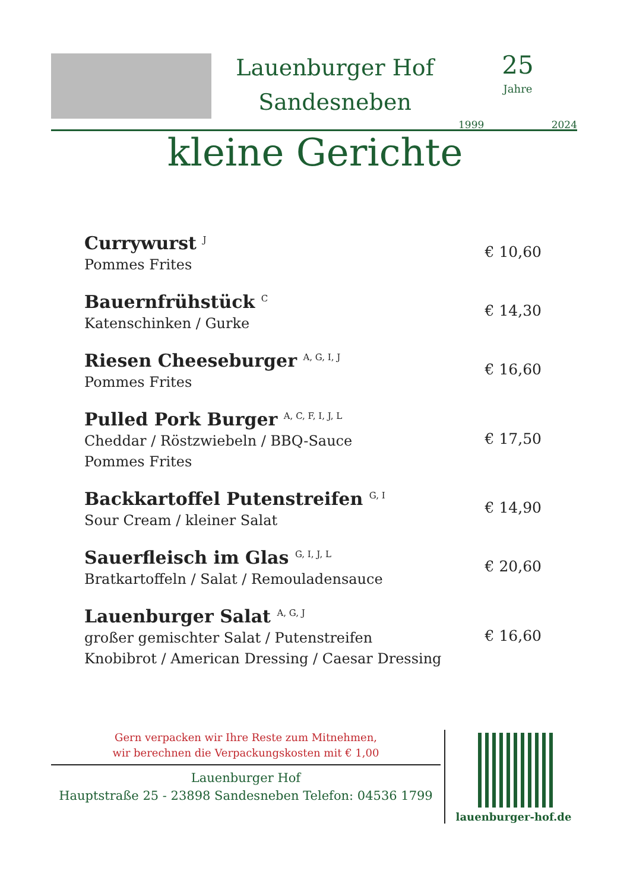Lauenburger Hof
Sandesneben
25
Jahre
1999 2024
kleine Gerichte
Currywurst <sup>J</sup>
Pommes Frites
€ 10,60
Bauernfrühstück <sup>C</sup>
Katenschinken / Gurke
€ 14,30
Riesen Cheeseburger <sup>A, G, I, J</sup>
Pommes Frites
€ 16,60
Pulled Pork Burger <sup>A, C, F, I, J, L</sup>
Cheddar / Röstzwiebeln / BBQ-Sauce
Pommes Frites
€ 17,50
Backkartoffel Putenstreifen <sup>G, I</sup>
Sour Cream / kleiner Salat
€ 14,90
Sauerfleisch im Glas <sup>G, I, J, L</sup>
Bratkartoffeln / Salat / Remouladensauce
€ 20,60
Lauenburger Salat <sup>A, G, J</sup>
großer gemischter Salat / Putenstreifen
Knobibrot / American Dressing / Caesar Dressing
€ 16,60
Gern verpacken wir Ihre Reste zum Mitnehmen,
wir berechnen die Verpackungskosten mit € 1,00
Lauenburger Hof
Hauptstraße 25 - 23898 Sandesneben Telefon: 04536 1799
lauenburger-hof.de